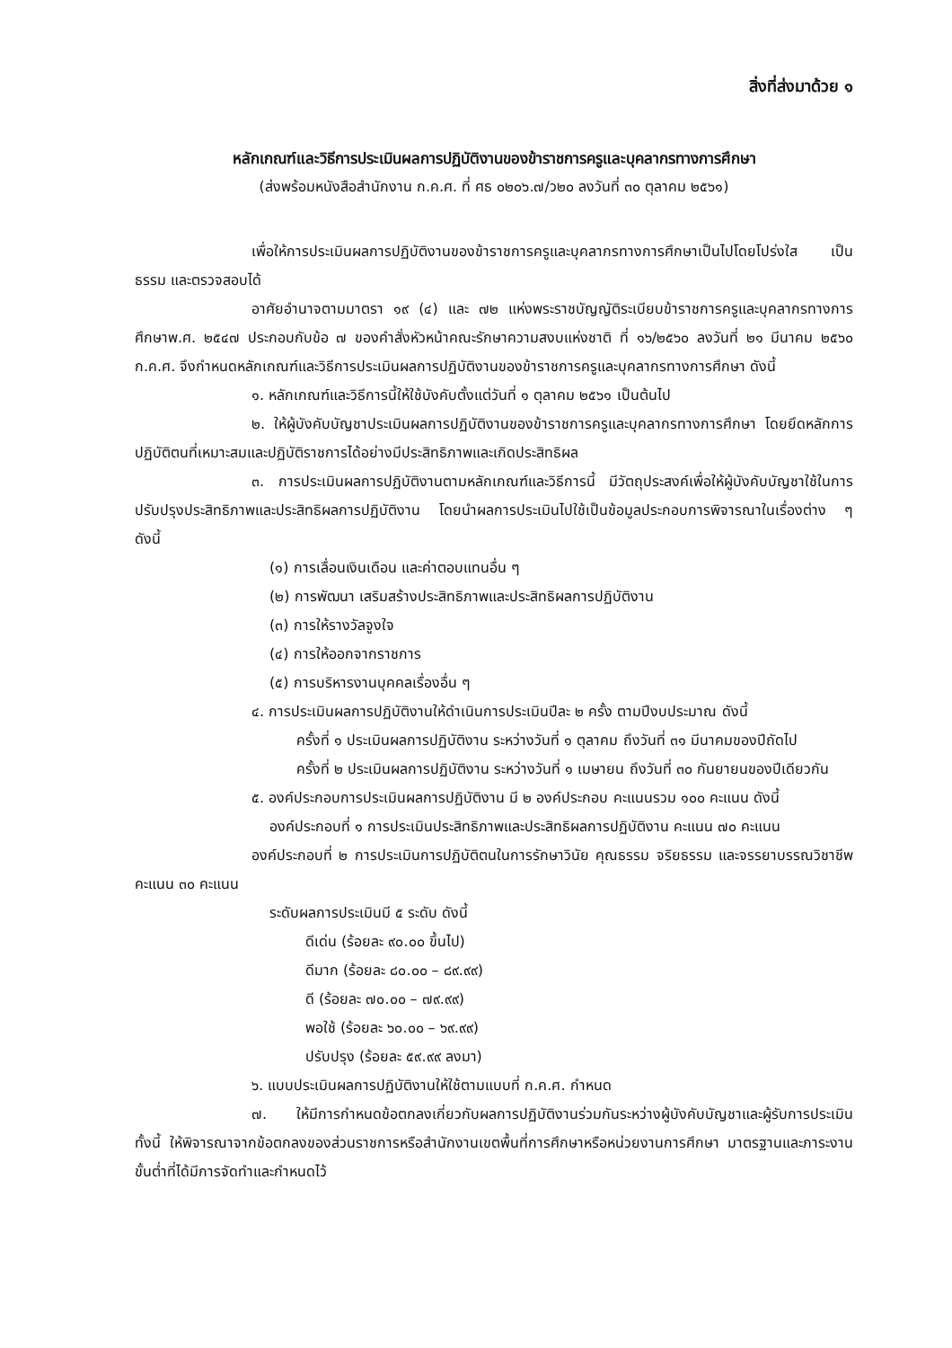สิ่งที่ส่งมาด้วย ๑
หลักเกณฑ์และวิธีการประเมินผลการปฏิบัติงานของข้าราชการครูและบุคลากรทางการศึกษา
(ส่งพร้อมหนังสือสำนักงาน ก.ค.ศ. ที่ ศธ ๐๒๐๖.๗/ว๒๐ ลงวันที่ ๓๐ ตุลาคม ๒๕๖๑)
เพื่อให้การประเมินผลการปฏิบัติงานของข้าราชการครูและบุคลากรทางการศึกษาเป็นไปโดยโปร่งใส เป็นธรรม และตรวจสอบได้
อาศัยอำนาจตามมาตรา ๑๙ (๔) และ ๗๒ แห่งพระราชบัญญัติระเบียบข้าราชการครูและบุคลากรทางการศึกษาพ.ศ. ๒๕๔๗ ประกอบกับข้อ ๗ ของคำสั่งหัวหน้าคณะรักษาความสงบแห่งชาติ ที่ ๑๖/๒๕๖๐ ลงวันที่ ๒๑ มีนาคม ๒๕๖๐ ก.ค.ศ. จึงกำหนดหลักเกณฑ์และวิธีการประเมินผลการปฏิบัติงานของข้าราชการครูและบุคลากรทางการศึกษา ดังนี้
๑. หลักเกณฑ์และวิธีการนี้ให้ใช้บังคับตั้งแต่วันที่ ๑ ตุลาคม ๒๕๖๑ เป็นต้นไป
๒. ให้ผู้บังคับบัญชาประเมินผลการปฏิบัติงานของข้าราชการครูและบุคลากรทางการศึกษา โดยยึดหลักการปฏิบัติตนที่เหมาะสมและปฏิบัติราชการได้อย่างมีประสิทธิภาพและเกิดประสิทธิผล
๓. การประเมินผลการปฏิบัติงานตามหลักเกณฑ์และวิธีการนี้ มีวัตถุประสงค์เพื่อให้ผู้บังคับบัญชาใช้ในการปรับปรุงประสิทธิภาพและประสิทธิผลการปฏิบัติงาน โดยนำผลการประเมินไปใช้เป็นข้อมูลประกอบการพิจารณาในเรื่องต่าง ๆ ดังนี้
(๑) การเลื่อนเงินเดือน และค่าตอบแทนอื่น ๆ
(๒) การพัฒนา เสริมสร้างประสิทธิภาพและประสิทธิผลการปฏิบัติงาน
(๓) การให้รางวัลจูงใจ
(๔) การให้ออกจากราชการ
(๕) การบริหารงานบุคคลเรื่องอื่น ๆ
๔. การประเมินผลการปฏิบัติงานให้ดำเนินการประเมินปีละ ๒ ครั้ง ตามปีงบประมาณ ดังนี้
ครั้งที่ ๑ ประเมินผลการปฏิบัติงาน ระหว่างวันที่ ๑ ตุลาคม ถึงวันที่ ๓๑ มีนาคมของปีถัดไป
ครั้งที่ ๒ ประเมินผลการปฏิบัติงาน ระหว่างวันที่ ๑ เมษายน ถึงวันที่ ๓๐ กันยายนของปีเดียวกัน
๕. องค์ประกอบการประเมินผลการปฏิบัติงาน มี ๒ องค์ประกอบ คะแนนรวม ๑๐๐ คะแนน ดังนี้
องค์ประกอบที่ ๑ การประเมินประสิทธิภาพและประสิทธิผลการปฏิบัติงาน คะแนน ๗๐ คะแนน
องค์ประกอบที่ ๒ การประเมินการปฏิบัติตนในการรักษาวินัย คุณธรรม จริยธรรม และจรรยาบรรณวิชาชีพ คะแนน ๓๐ คะแนน
ระดับผลการประเมินมี ๕ ระดับ ดังนี้
ดีเด่น (ร้อยละ ๙๐.๐๐ ขึ้นไป)
ดีมาก (ร้อยละ ๘๐.๐๐ – ๘๙.๙๙)
ดี (ร้อยละ ๗๐.๐๐ – ๗๙.๙๙)
พอใช้ (ร้อยละ ๖๐.๐๐ – ๖๙.๙๙)
ปรับปรุง (ร้อยละ ๕๙.๙๙ ลงมา)
๖. แบบประเมินผลการปฏิบัติงานให้ใช้ตามแบบที่ ก.ค.ศ. กำหนด
๗. ให้มีการกำหนดข้อตกลงเกี่ยวกับผลการปฏิบัติงานร่วมกันระหว่างผู้บังคับบัญชาและผู้รับการประเมิน ทั้งนี้ ให้พิจารณาจากข้อตกลงของส่วนราชการหรือสำนักงานเขตพื้นที่การศึกษาหรือหน่วยงานการศึกษา มาตรฐานและภาระงานขั้นต่ำที่ได้มีการจัดทำและกำหนดไว้